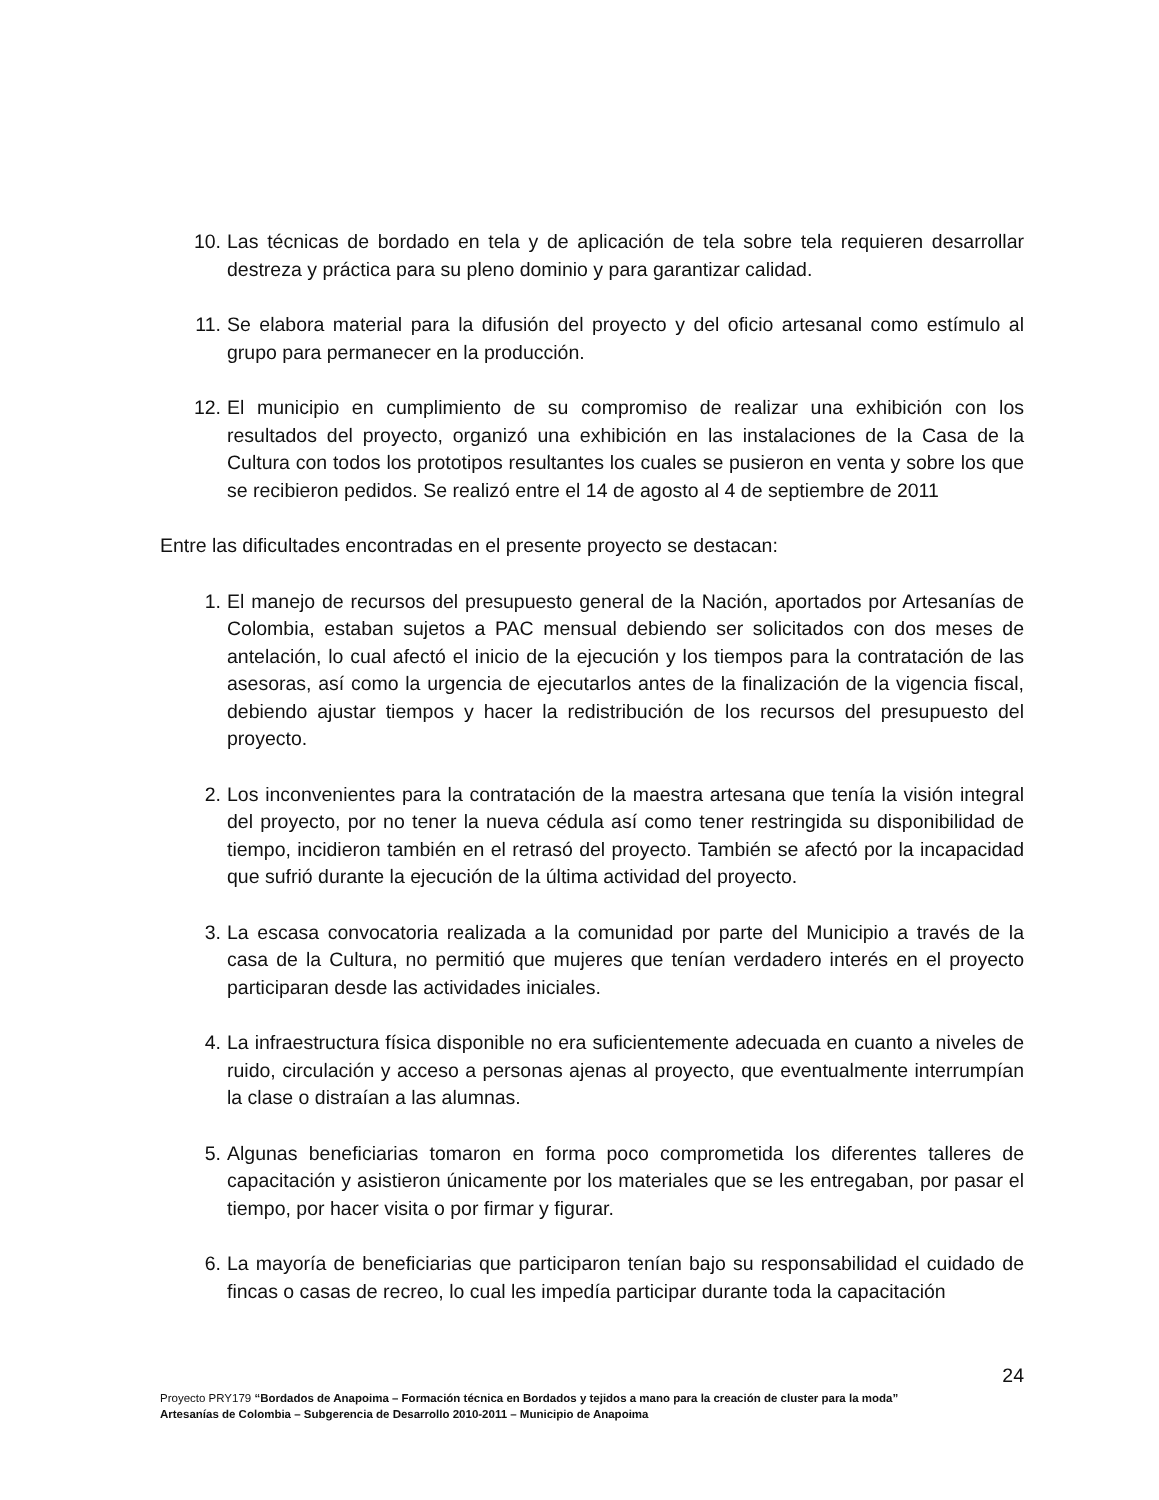10. Las técnicas de bordado en tela y de aplicación de tela sobre tela requieren desarrollar destreza y práctica para su pleno dominio y para garantizar calidad.
11. Se elabora material para la difusión del proyecto y del oficio artesanal como estímulo al grupo para permanecer en la producción.
12. El municipio en cumplimiento de su compromiso de realizar una exhibición con los resultados del proyecto, organizó una exhibición en las instalaciones de la Casa de la Cultura con todos los prototipos resultantes los cuales se pusieron en venta y sobre los que se recibieron pedidos. Se realizó entre el 14 de agosto al 4 de septiembre de 2011
Entre las dificultades encontradas en el presente proyecto se destacan:
1. El manejo de recursos del presupuesto general de la Nación, aportados por Artesanías de Colombia, estaban sujetos a PAC mensual debiendo ser solicitados con dos meses de antelación, lo cual afectó el inicio de la ejecución y los tiempos para la contratación de las asesoras, así como la urgencia de ejecutarlos antes de la finalización de la vigencia fiscal, debiendo ajustar tiempos y hacer la redistribución de los recursos del presupuesto del proyecto.
2. Los inconvenientes para la contratación de la maestra artesana que tenía la visión integral del proyecto, por no tener la nueva cédula así como tener restringida su disponibilidad de tiempo, incidieron también en el retrasó del proyecto. También se afectó por la incapacidad que sufrió durante la ejecución de la última actividad del proyecto.
3. La escasa convocatoria realizada a la comunidad por parte del Municipio a través de la casa de la Cultura, no permitió que mujeres que tenían verdadero interés en el proyecto participaran desde las actividades iniciales.
4. La infraestructura física disponible no era suficientemente adecuada en cuanto a niveles de ruido, circulación y acceso a personas ajenas al proyecto, que eventualmente interrumpían la clase o distraían a las alumnas.
5. Algunas beneficiarias tomaron en forma poco comprometida los diferentes talleres de capacitación y asistieron únicamente por los materiales que se les entregaban, por pasar el tiempo, por hacer visita o por firmar y figurar.
6. La mayoría de beneficiarias que participaron tenían bajo su responsabilidad el cuidado de fincas o casas de recreo, lo cual les impedía participar durante toda la capacitación
24
Proyecto PRY179 “Bordados de Anapoima – Formación técnica en Bordados y tejidos a mano para la creación de cluster para la moda”
Artesanías de Colombia – Subgerencia de Desarrollo 2010-2011 – Municipio de Anapoima